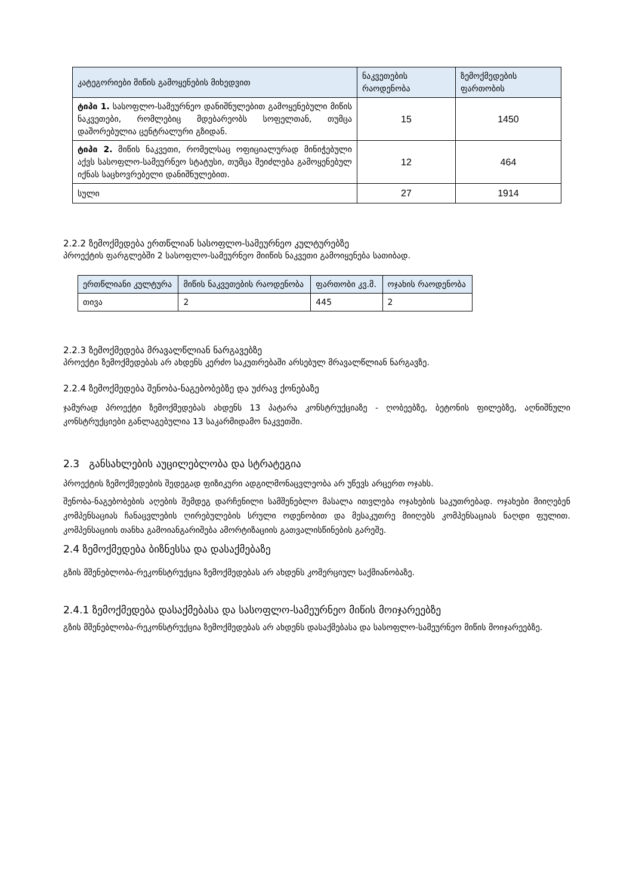| კატეგორიები მიწის გამოყენების მიხედვით | ნაკვეთების რაოდენობა | ზემოქმედების ფართობის |
| --- | --- | --- |
| ტიპი 1. სასოფლო-სამეურნეო დანიშნულებით გამოყენებული მიწის ნაკვეთები, რომლებიც მდებარეობს სოფელთან, თუმცა დაშორებულია ცენტრალური გზიდან. | 15 | 1450 |
| ტიპი 2. მიწის ნაკვეთი, რომელსაც ოფიციალურად მინიჭებული აქვს სასოფლო-სამეურნეო სტატუსი, თუმცა შეიძლება გამოყენებულ იქნას საცხოვრებელი დანიშნულებით. | 12 | 464 |
| სული | 27 | 1914 |
2.2.2 ზემოქმედება ერთწლიან სასოფლო-სამეურნეო კულტურებზე
პროექტის ფარგლებში 2 სასოფლო-სამეურნეო მიიწის ნაკვეთი გამოიყენება სათიბად.
| ერთწლიანი კულტურა | მიწის ნაკვეთების რაოდენობა | ფართობი კვ.მ. | ოჯახის რაოდენობა |
| --- | --- | --- | --- |
| თივა | 2 | 445 | 2 |
2.2.3 ზემოქმედება მრავალწლიან ნარგავებზე
პროექტი ზემოქმედებას არ ახდენს კერძო საკუთრებაში არსებულ მრავალწლიან ნარგავზე.
2.2.4 ზემოქმედება შენობა-ნაგებობებზე და უძრავ ქონებაზე
ჯამურად პროექტი ზემოქმედებას ახდენს 13 პატარა კონსტრუქციაზე - ღობეებზე, ბეტონის ფილებზე, აღნიშნული კონსტრუქციები განლაგებულია 13 საკარმიდამო ნაკვეთში.
2.3 განსახლების აუცილებლობა და სტრატეგია
პროექტის ზემოქმედების შედეგად ფიზიკური ადგილმონაცვლეობა არ უწევს არცერთ ოჯახს.
შენობა-ნაგებობების აღების შემდეგ დარჩენილი სამშენებლო მასალა ითვლება ოჯახების საკუთრებად. ოჯახები მიიღებენ კომპენსაციას ჩანაცვლების ღირებულების სრული ოდენობით და მესაკუთრე მიიღებს კომპენსაციას ნაღდი ფულით. კომპენსაციის თანხა გამოიანგარიშება ამორტიზაციის გათვალისწინების გარეშე.
2.4 ზემოქმედება ბიზნესსა და დასაქმებაზე
გზის მშენებლობა-რეკონსტრუქცია ზემოქმედებას არ ახდენს კომერციულ საქმიანობაზე.
2.4.1 ზემოქმედება დასაქმებასა და სასოფლო-სამეურნეო მიწის მოიჯარეებზე
გზის მშენებლობა-რეკონსტრუქცია ზემოქმედებას არ ახდენს დასაქმებასა და სასოფლო-სამეურნეო მიწის მოიჯარეებზე.